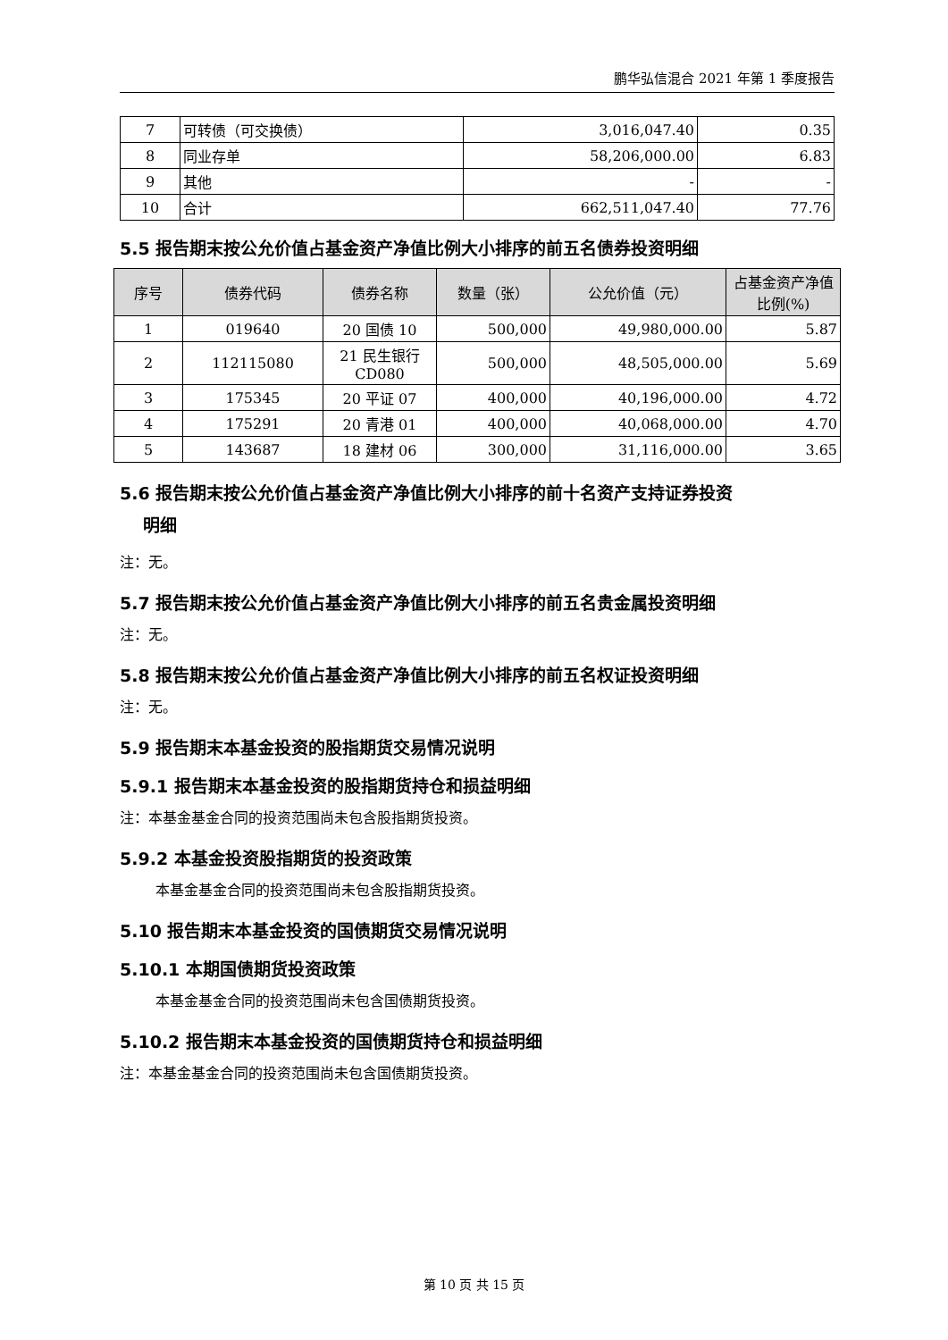鹏华弘信混合 2021 年第 1 季度报告
| 7 | 可转债（可交换债） | 3,016,047.40 | 0.35 |
| 8 | 同业存单 | 58,206,000.00 | 6.83 |
| 9 | 其他 | - | - |
| 10 | 合计 | 662,511,047.40 | 77.76 |
5.5 报告期末按公允价值占基金资产净值比例大小排序的前五名债券投资明细
| 序号 | 债券代码 | 债券名称 | 数量（张） | 公允价值（元） | 占基金资产净值比例(%) |
| --- | --- | --- | --- | --- | --- |
| 1 | 019640 | 20 国债 10 | 500,000 | 49,980,000.00 | 5.87 |
| 2 | 112115080 | 21 民生银行 CD080 | 500,000 | 48,505,000.00 | 5.69 |
| 3 | 175345 | 20 平证 07 | 400,000 | 40,196,000.00 | 4.72 |
| 4 | 175291 | 20 青港 01 | 400,000 | 40,068,000.00 | 4.70 |
| 5 | 143687 | 18 建材 06 | 300,000 | 31,116,000.00 | 3.65 |
5.6 报告期末按公允价值占基金资产净值比例大小排序的前十名资产支持证券投资
明细
注：无。
5.7 报告期末按公允价值占基金资产净值比例大小排序的前五名贵金属投资明细
注：无。
5.8 报告期末按公允价值占基金资产净值比例大小排序的前五名权证投资明细
注：无。
5.9 报告期末本基金投资的股指期货交易情况说明
5.9.1 报告期末本基金投资的股指期货持仓和损益明细
注：本基金基金合同的投资范围尚未包含股指期货投资。
5.9.2 本基金投资股指期货的投资政策
本基金基金合同的投资范围尚未包含股指期货投资。
5.10 报告期末本基金投资的国债期货交易情况说明
5.10.1 本期国债期货投资政策
本基金基金合同的投资范围尚未包含国债期货投资。
5.10.2 报告期末本基金投资的国债期货持仓和损益明细
注：本基金基金合同的投资范围尚未包含国债期货投资。
第 10 页 共 15 页